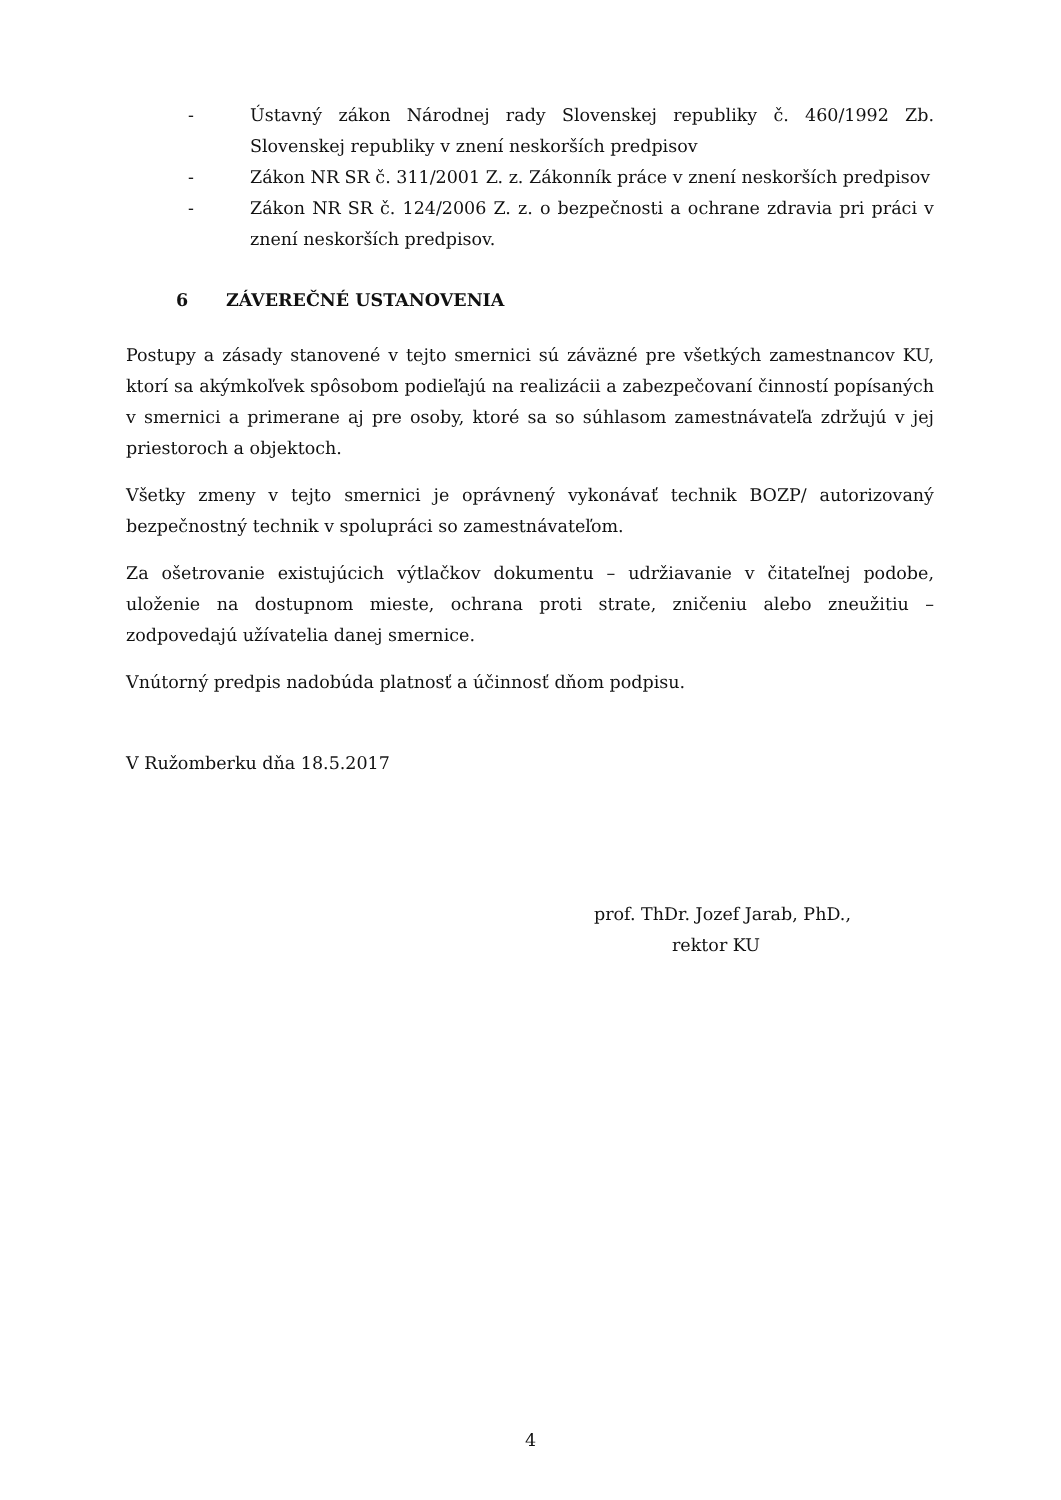- Ústavný zákon Národnej rady Slovenskej republiky č. 460/1992 Zb. Slovenskej republiky v znení neskorších predpisov
- Zákon NR SR č. 311/2001 Z. z. Zákonník práce v znení neskorších predpisov
- Zákon NR SR č. 124/2006 Z. z. o bezpečnosti a ochrane zdravia pri práci v znení neskorších predpisov.
6 ZÁVEREČNÉ USTANOVENIA
Postupy a zásady stanovené v tejto smernici sú záväzné pre všetkých zamestnancov KU, ktorí sa akýmkoľvek spôsobom podieľajú na realizácii a zabezpečovaní činností popísaných v smernici a primerane aj pre osoby, ktoré sa so súhlasom zamestnávateľa zdržujú v jej priestoroch a objektoch.
Všetky zmeny v tejto smernici je oprávnený vykonávať technik BOZP/ autorizovaný bezpečnostný technik v spolupráci so zamestnávateľom.
Za ošetrovanie existujúcich výtlačkov dokumentu – udržiavanie v čitateľnej podobe, uloženie na dostupnom mieste, ochrana proti strate, zničeniu alebo zneužitiu – zodpovedajú užívatelia danej smernice.
Vnútorný predpis nadobúda platnosť a účinnosť dňom podpisu.
V Ružomberku dňa 18.5.2017
prof. ThDr. Jozef Jarab, PhD.,
rektor KU
4